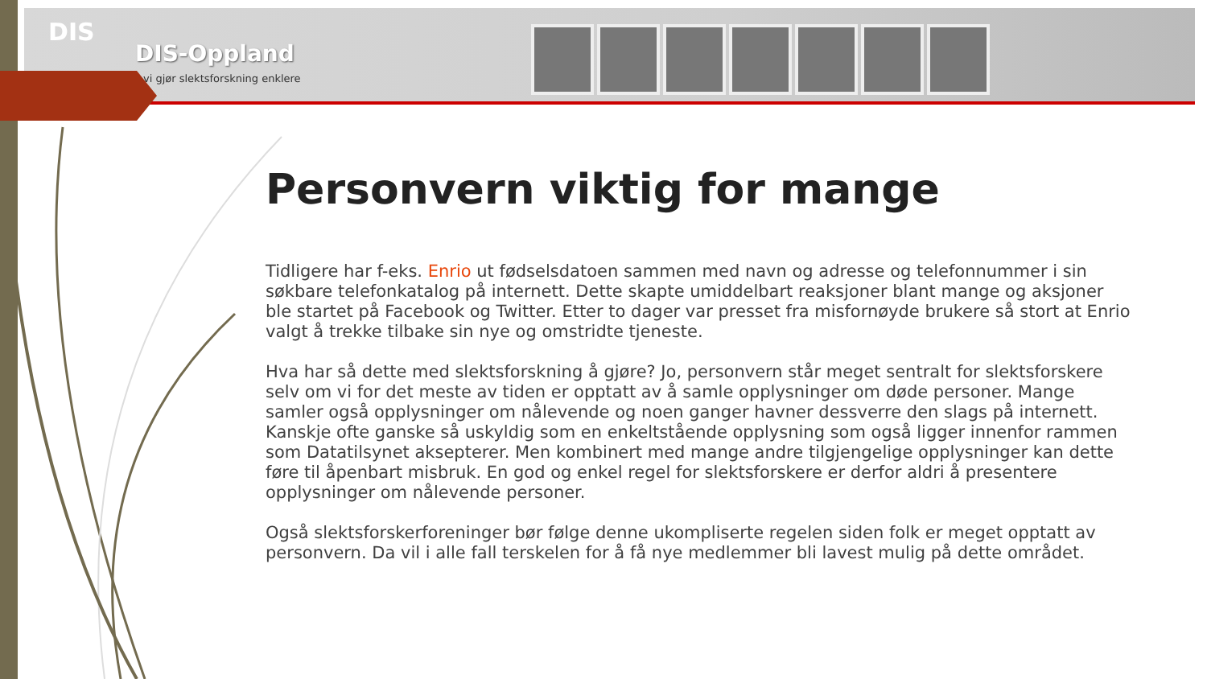DIS
DIS-Oppland
vi gjør slektsforskning enklere
Personvern viktig for mange
Tidligere har f-eks. Enrio ut fødselsdatoen sammen med navn og adresse og telefonnummer i sin søkbare telefonkatalog på internett. Dette skapte umiddelbart reaksjoner blant mange og aksjoner ble startet på Facebook og Twitter. Etter to dager var presset fra misfornøyde brukere så stort at Enrio valgt å trekke tilbake sin nye og omstridte tjeneste.
Hva har så dette med slektsforskning å gjøre? Jo, personvern står meget sentralt for slektsforskere selv om vi for det meste av tiden er opptatt av å samle opplysninger om døde personer. Mange samler også opplysninger om nålevende og noen ganger havner dessverre den slags på internett. Kanskje ofte ganske så uskyldig som en enkeltstående opplysning som også ligger innenfor rammen som Datatilsynet aksepterer. Men kombinert med mange andre tilgjengelige opplysninger kan dette føre til åpenbart misbruk. En god og enkel regel for slektsforskere er derfor aldri å presentere opplysninger om nålevende personer.
Også slektsforskerforeninger bør følge denne ukompliserte regelen siden folk er meget opptatt av personvern. Da vil i alle fall terskelen for å få nye medlemmer bli lavest mulig på dette området.